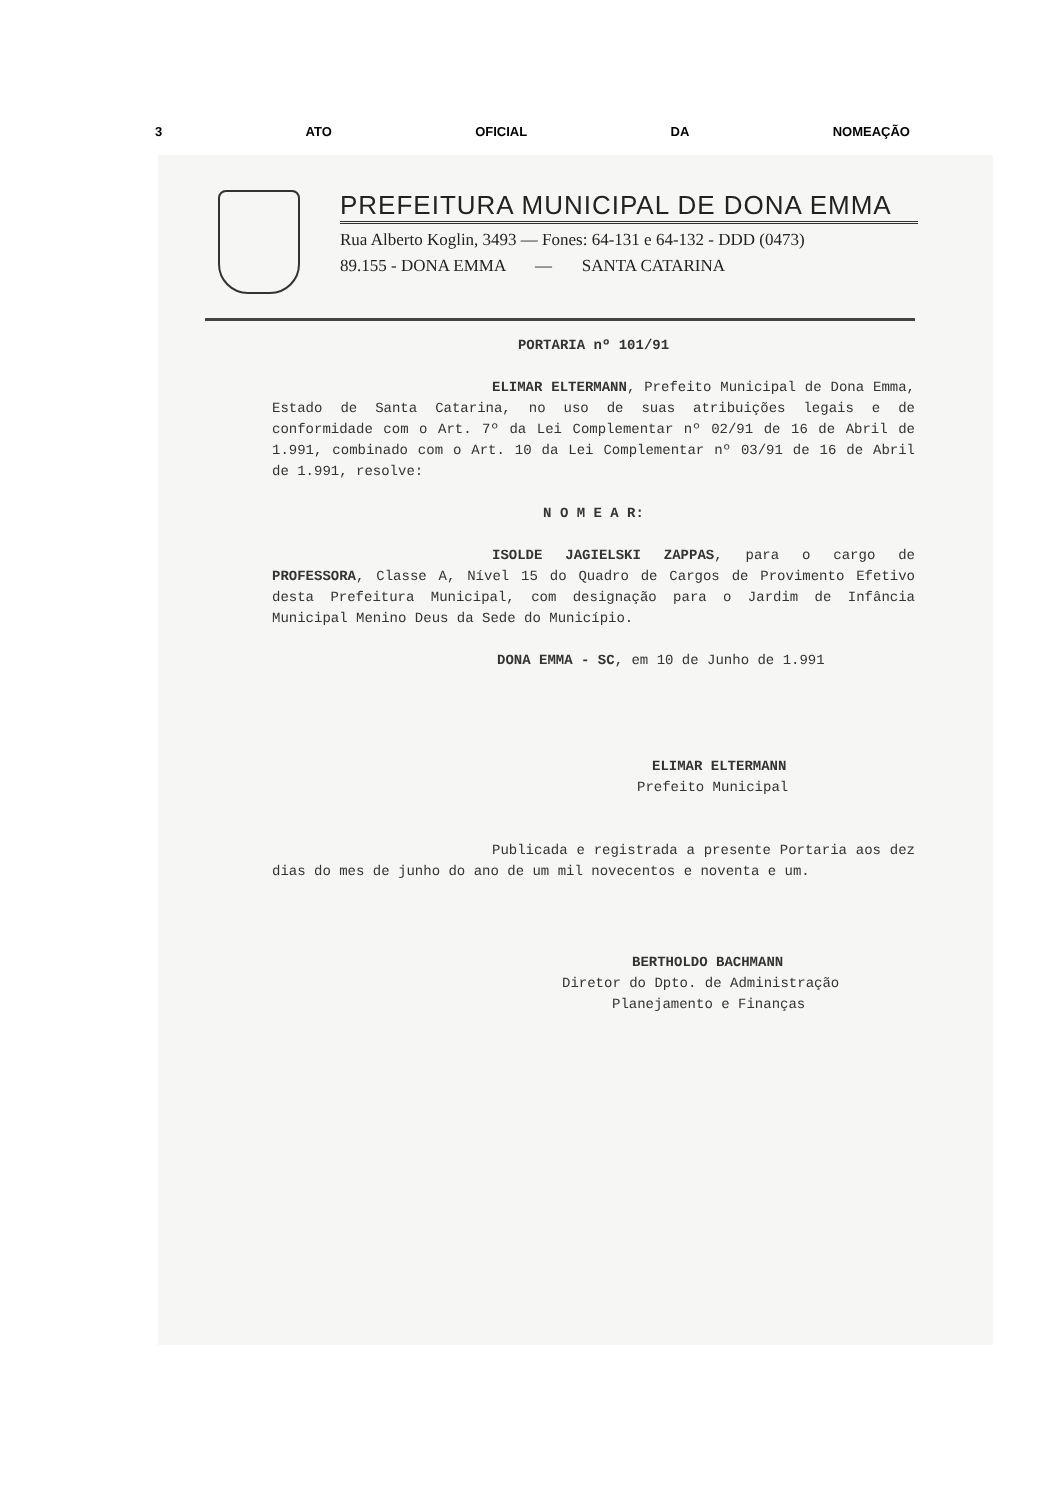3 ATO OFICIAL DA NOMEAÇÃO
PREFEITURA MUNICIPAL DE DONA EMMA
Rua Alberto Koglin, 3493 — Fones: 64-131 e 64-132 - DDD (0473)
89.155 - DONA EMMA — SANTA CATARINA
PORTARIA nº 101/91
ELIMAR ELTERMANN, Prefeito Municipal de Dona Emma, Estado de Santa Catarina, no uso de suas atribuições legais e de conformidade com o Art. 7º da Lei Complementar nº 02/91 de 16 de Abril de 1.991, combinado com o Art. 10 da Lei Complementar nº 03/91 de 16 de Abril de 1.991, resolve:
N O M E A R:
ISOLDE JAGIELSKI ZAPPAS, para o cargo de PROFESSORA, Classe A, Nível 15 do Quadro de Cargos de Provimento Efetivo desta Prefeitura Municipal, com designação para o Jardim de Infância Municipal Menino Deus da Sede do Município.
DONA EMMA - SC, em 10 de Junho de 1.991
ELIMAR ELTERMANN
Prefeito Municipal
Publicada e registrada a presente Portaria aos dez dias do mes de junho do ano de um mil novecentos e noventa e um.
BERTHOLDO BACHMANN
Diretor do Dpto. de Administração
Planejamento e Finanças